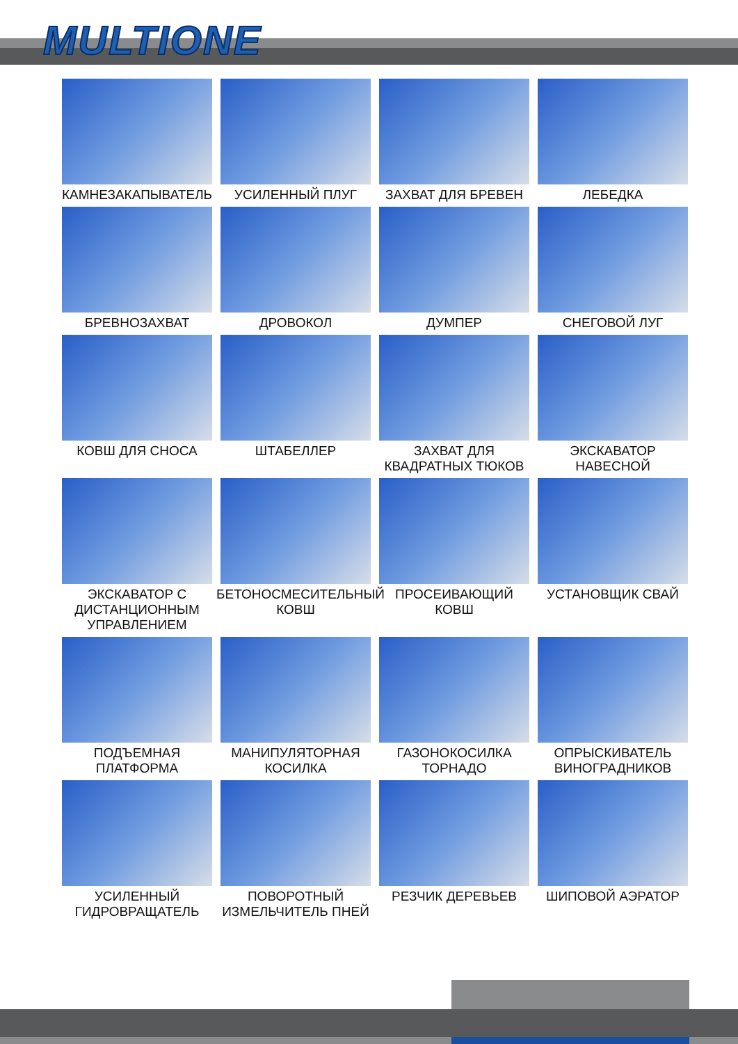MULTIONE
КАМНЕЗАКАПЫВАТЕЛЬ
УСИЛЕННЫЙ ПЛУГ
ЗАХВАТ ДЛЯ БРЕВЕН
ЛЕБЕДКА
БРЕВНОЗАХВАТ
ДРОВОКОЛ
ДУМПЕР
СНЕГОВОЙ ЛУГ
КОВШ ДЛЯ СНОСА
ШТАБЕЛЛЕР
ЗАХВАТ ДЛЯ
КВАДРАТНЫХ ТЮКОВ
ЭКСКАВАТОР
НАВЕСНОЙ
ЭКСКАВАТОР С
ДИСТАНЦИОННЫМ
УПРАВЛЕНИЕМ
БЕТОНОСМЕСИТЕЛЬНЫЙ
КОВШ
ПРОСЕИВАЮЩИЙ
КОВШ
УСТАНОВЩИК СВАЙ
ПОДЪЕМНАЯ
ПЛАТФОРМА
МАНИПУЛЯТОРНАЯ
КОСИЛКА
ГАЗОНОКОСИЛКА
ТОРНАДО
ОПРЫСКИВАТЕЛЬ
ВИНОГРАДНИКОВ
УСИЛЕННЫЙ
ГИДРОВРАЩАТЕЛЬ
ПОВОРОТНЫЙ
ИЗМЕЛЬЧИТЕЛЬ ПНЕЙ
РЕЗЧИК ДЕРЕВЬЕВ
ШИПОВОЙ АЭРАТОР